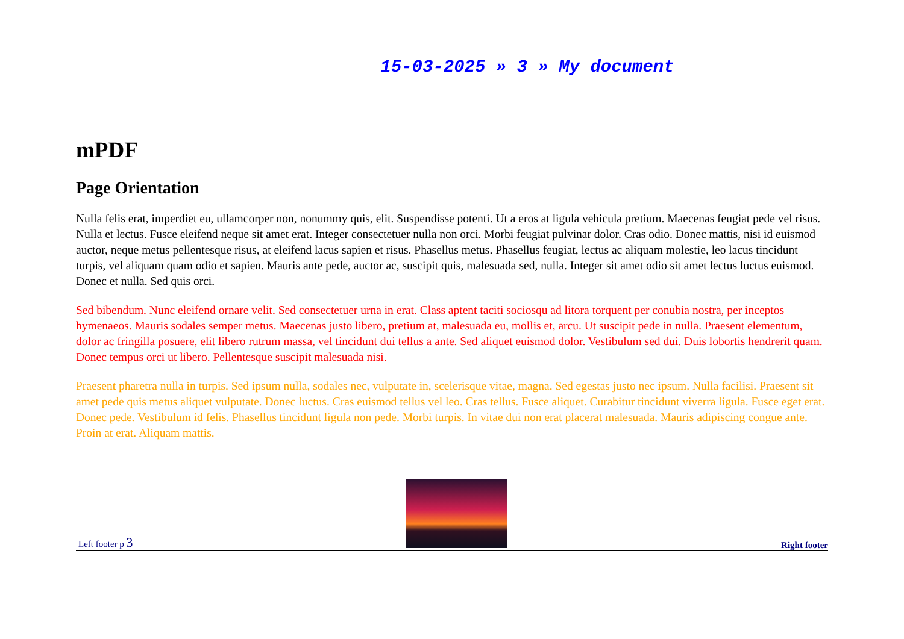15-03-2025 » 3 » My document
mPDF
Page Orientation
Nulla felis erat, imperdiet eu, ullamcorper non, nonummy quis, elit. Suspendisse potenti. Ut a eros at ligula vehicula pretium. Maecenas feugiat pede vel risus. Nulla et lectus. Fusce eleifend neque sit amet erat. Integer consectetuer nulla non orci. Morbi feugiat pulvinar dolor. Cras odio. Donec mattis, nisi id euismod auctor, neque metus pellentesque risus, at eleifend lacus sapien et risus. Phasellus metus. Phasellus feugiat, lectus ac aliquam molestie, leo lacus tincidunt turpis, vel aliquam quam odio et sapien. Mauris ante pede, auctor ac, suscipit quis, malesuada sed, nulla. Integer sit amet odio sit amet lectus luctus euismod. Donec et nulla. Sed quis orci.
Sed bibendum. Nunc eleifend ornare velit. Sed consectetuer urna in erat. Class aptent taciti sociosqu ad litora torquent per conubia nostra, per inceptos hymenaeos. Mauris sodales semper metus. Maecenas justo libero, pretium at, malesuada eu, mollis et, arcu. Ut suscipit pede in nulla. Praesent elementum, dolor ac fringilla posuere, elit libero rutrum massa, vel tincidunt dui tellus a ante. Sed aliquet euismod dolor. Vestibulum sed dui. Duis lobortis hendrerit quam. Donec tempus orci ut libero. Pellentesque suscipit malesuada nisi.
Praesent pharetra nulla in turpis. Sed ipsum nulla, sodales nec, vulputate in, scelerisque vitae, magna. Sed egestas justo nec ipsum. Nulla facilisi. Praesent sit amet pede quis metus aliquet vulputate. Donec luctus. Cras euismod tellus vel leo. Cras tellus. Fusce aliquet. Curabitur tincidunt viverra ligula. Fusce eget erat. Donec pede. Vestibulum id felis. Phasellus tincidunt ligula non pede. Morbi turpis. In vitae dui non erat placerat malesuada. Mauris adipiscing congue ante. Proin at erat. Aliquam mattis.
Left footer p 3
Right footer